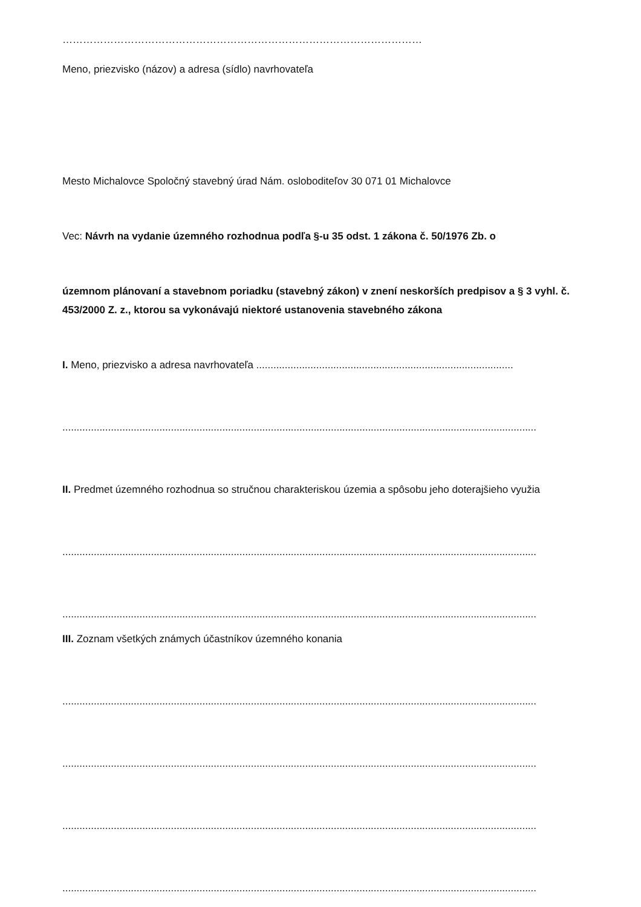……………………………………………………………………………………………
Meno, priezvisko (názov) a adresa (sídlo) navrhovateľa
Mesto Michalovce Spoločný stavebný úrad Nám. osloboditeľov 30 071 01 Michalovce
Vec: Návrh na vydanie územného rozhodnua podľa §-u 35 odst. 1 zákona č. 50/1976 Zb. o
územnom plánovaní a stavebnom poriadku (stavebný zákon) v znení neskorších predpisov a § 3 vyhl. č. 453/2000 Z. z., ktorou sa vykonávajú niektoré ustanovenia stavebného zákona
I. Meno, priezvisko a adresa navrhovateľa ..........................................................................................
......................................................................................................................................................................
II. Predmet územného rozhodnua so stručnou charakteriskou územia a spôsobu jeho doterajšieho využia
......................................................................................................................................................................
......................................................................................................................................................................
III. Zoznam všetkých známych účastníkov územného konania
......................................................................................................................................................................
......................................................................................................................................................................
......................................................................................................................................................................
......................................................................................................................................................................